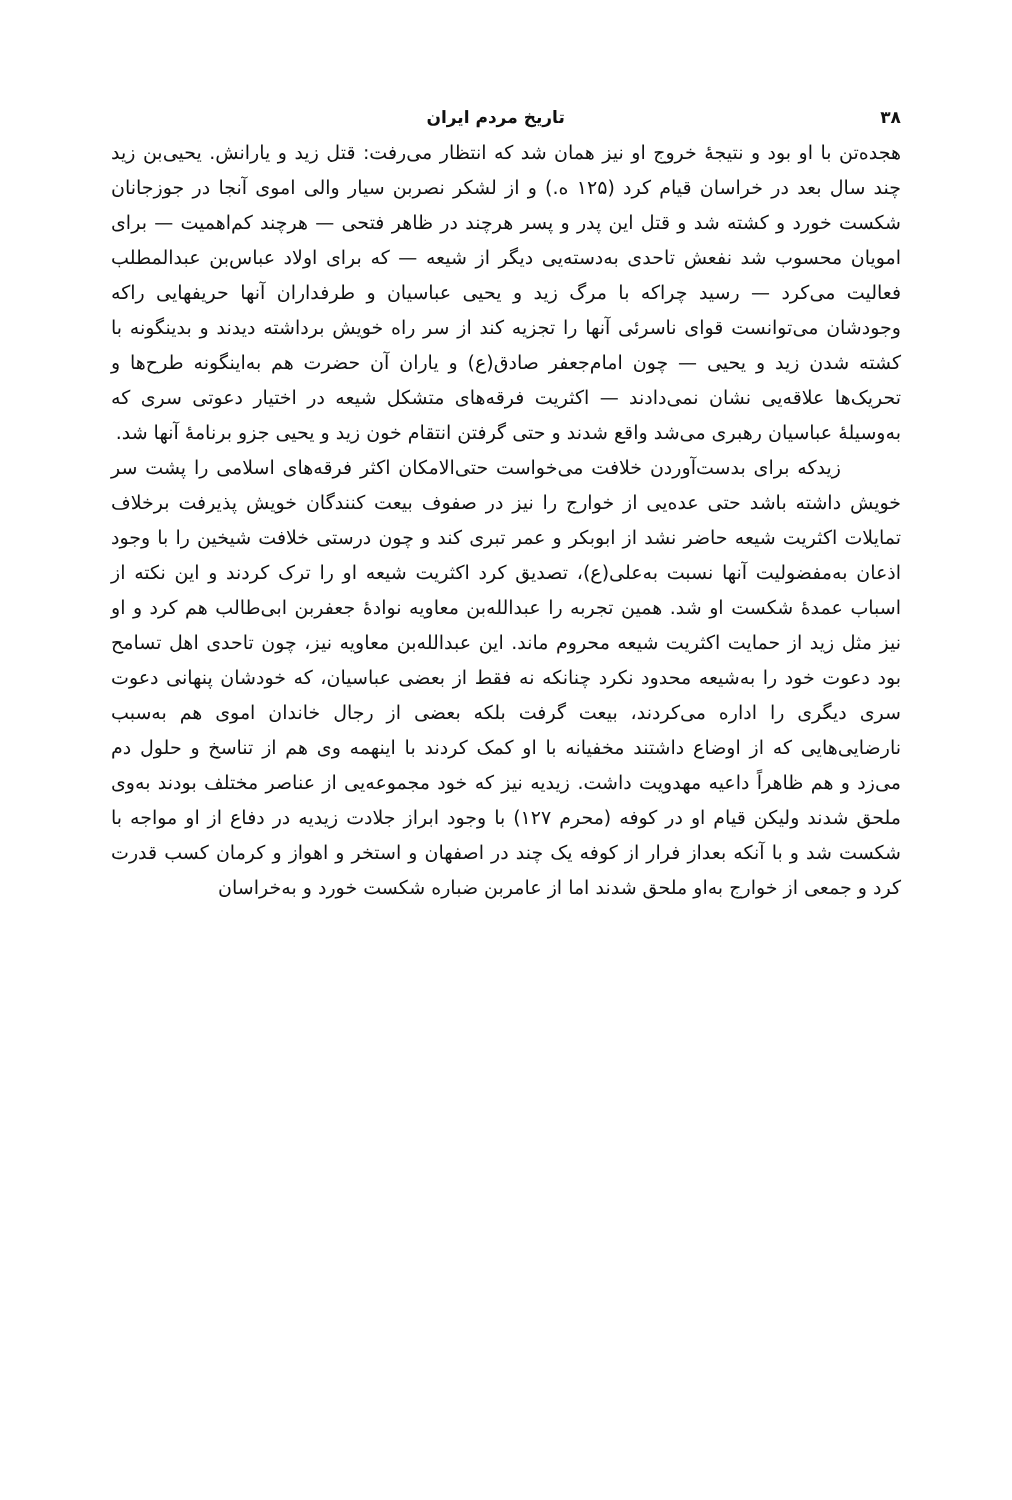۳۸ تاریخ مردم ایران
هجده‌تن با او بود و نتیجهٔ خروج او نیز همان شد که انتظار می‌رفت: قتل زید و یارانش. یحیی‌بن زید چند سال بعد در خراسان قیام کرد (۱۲۵ ه.) و از لشکر نصربن سیار والی اموی آنجا در جوزجانان شکست خورد و کشته شد و قتل این پدر و پسر هرچند در ظاهر فتحی — هرچند کم‌اهمیت — برای امویان محسوب شد نفعش تاحدی به‌دسته‌یی دیگر از شیعه — که برای اولاد عباس‌بن عبدالمطلب فعالیت می‌کرد — رسید چراکه با مرگ زید و یحیی عباسیان و طرفداران آنها حریفهایی راکه وجودشان می‌توانست قوای ناسرئی آنها را تجزیه کند از سر راه خویش برداشته دیدند و بدینگونه با کشته شدن زید و یحیی — چون امام‌جعفر صادق(ع) و یاران آن حضرت هم به‌اینگونه طرح‌ها و تحریک‌ها علاقه‌یی نشان نمی‌دادند — اکثریت فرقه‌های متشکل شیعه در اختیار دعوتی سری که به‌وسیلهٔ عباسیان رهبری می‌شد واقع شدند و حتی گرفتن انتقام خون زید و یحیی جزو برنامهٔ آنها شد.
زیدکه برای بدست‌آوردن خلافت می‌خواست حتی‌الامکان اکثر فرقه‌های اسلامی را پشت سر خویش داشته باشد حتی عده‌یی از خوارج را نیز در صفوف بیعت کنندگان خویش پذیرفت برخلاف تمایلات اکثریت شیعه حاضر نشد از ابوبکر و عمر تبری کند و چون درستی خلافت شیخین را با وجود اذعان به‌مفضولیت آنها نسبت به‌علی(ع)، تصدیق کرد اکثریت شیعه او را ترک کردند و این نکته از اسباب عمدهٔ شکست او شد. همین تجربه را عبدالله‌بن معاویه نوادهٔ جعفربن ابی‌طالب هم کرد و او نیز مثل زید از حمایت اکثریت شیعه محروم ماند. این عبدالله‌بن معاویه نیز، چون تاحدی اهل تسامح بود دعوت خود را به‌شیعه محدود نکرد چنانکه نه فقط از بعضی عباسیان، که خودشان پنهانی دعوت سری دیگری را اداره می‌کردند، بیعت گرفت بلکه بعضی از رجال خاندان اموی هم به‌سبب نارضایی‌هایی که از اوضاع داشتند مخفیانه با او کمک کردند با اینهمه وی هم از تناسخ و حلول دم می‌زد و هم ظاهراً داعیه مهدویت داشت. زیدیه نیز که خود مجموعه‌یی از عناصر مختلف بودند به‌وی ملحق شدند ولیکن قیام او در کوفه (محرم ۱۲۷) با وجود ابراز جلادت زیدیه در دفاع از او مواجه با شکست شد و با آنکه بعداز فرار از کوفه یک چند در اصفهان و استخر و اهواز و کرمان کسب قدرت کرد و جمعی از خوارج به‌او ملحق شدند اما از عامربن ضباره شکست خورد و به‌خراسان